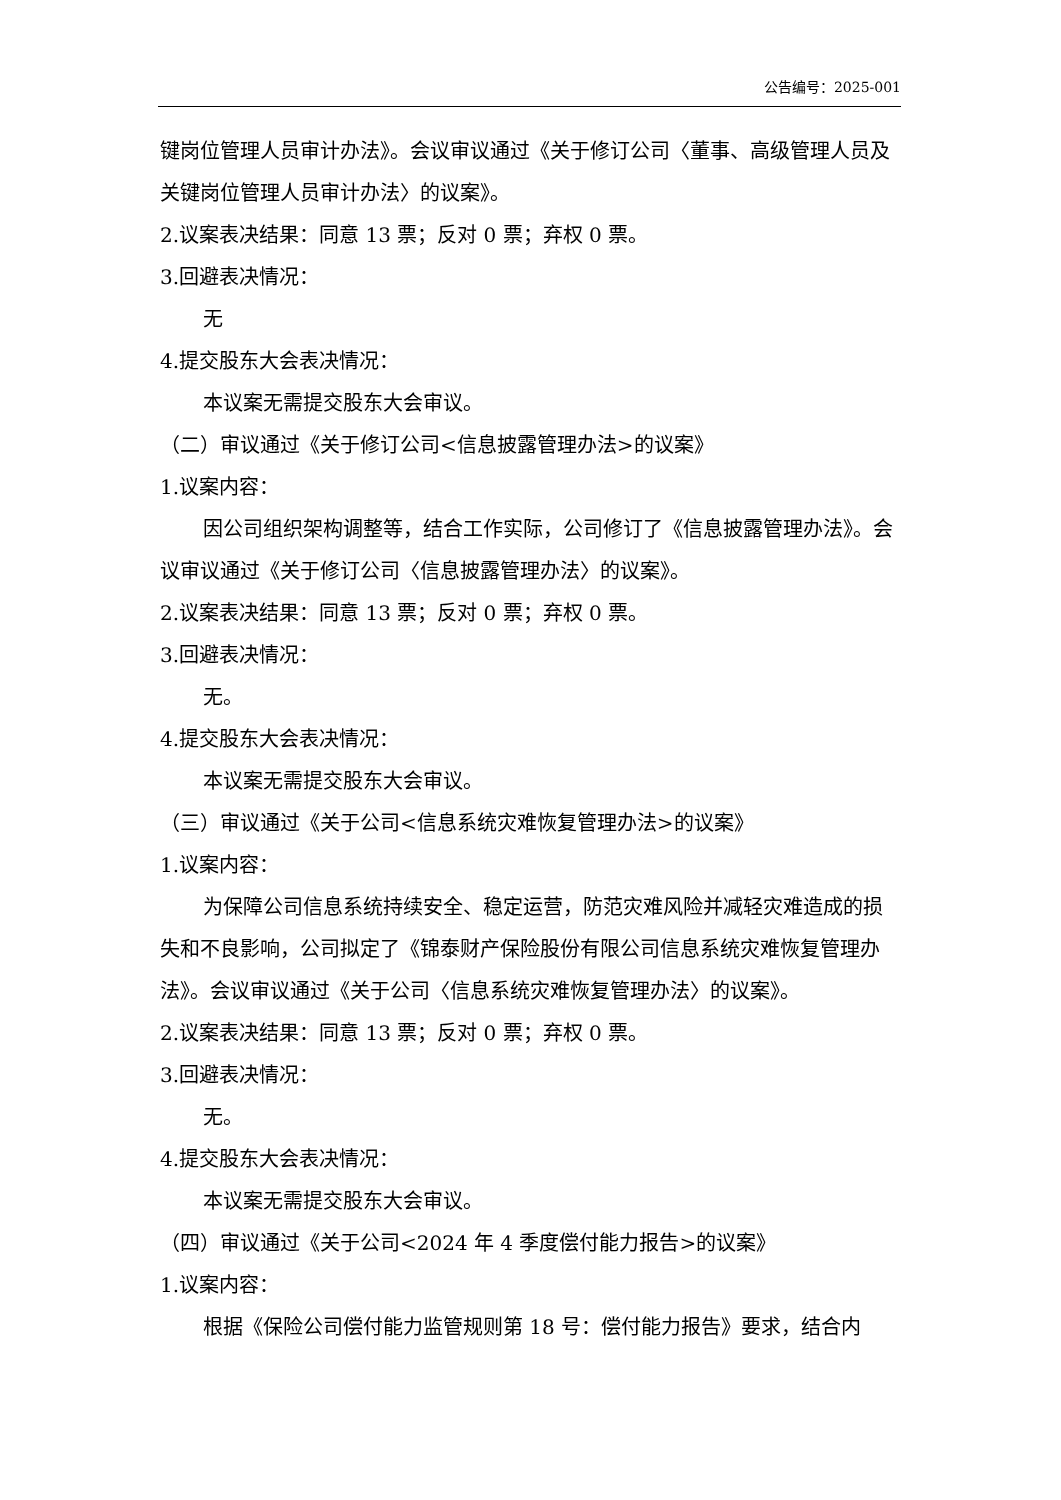公告编号：2025-001
键岗位管理人员审计办法》。会议审议通过《关于修订公司〈董事、高级管理人员及关键岗位管理人员审计办法〉的议案》。
2.议案表决结果：同意 13 票；反对 0 票；弃权 0 票。
3.回避表决情况：
无
4.提交股东大会表决情况：
本议案无需提交股东大会审议。
（二）审议通过《关于修订公司<信息披露管理办法>的议案》
1.议案内容：
因公司组织架构调整等，结合工作实际，公司修订了《信息披露管理办法》。会议审议通过《关于修订公司〈信息披露管理办法〉的议案》。
2.议案表决结果：同意 13 票；反对 0 票；弃权 0 票。
3.回避表决情况：
无。
4.提交股东大会表决情况：
本议案无需提交股东大会审议。
（三）审议通过《关于公司<信息系统灾难恢复管理办法>的议案》
1.议案内容：
为保障公司信息系统持续安全、稳定运营，防范灾难风险并减轻灾难造成的损失和不良影响，公司拟定了《锦泰财产保险股份有限公司信息系统灾难恢复管理办法》。会议审议通过《关于公司〈信息系统灾难恢复管理办法〉的议案》。
2.议案表决结果：同意 13 票；反对 0 票；弃权 0 票。
3.回避表决情况：
无。
4.提交股东大会表决情况：
本议案无需提交股东大会审议。
（四）审议通过《关于公司<2024 年 4 季度偿付能力报告>的议案》
1.议案内容：
根据《保险公司偿付能力监管规则第 18 号：偿付能力报告》要求，结合内